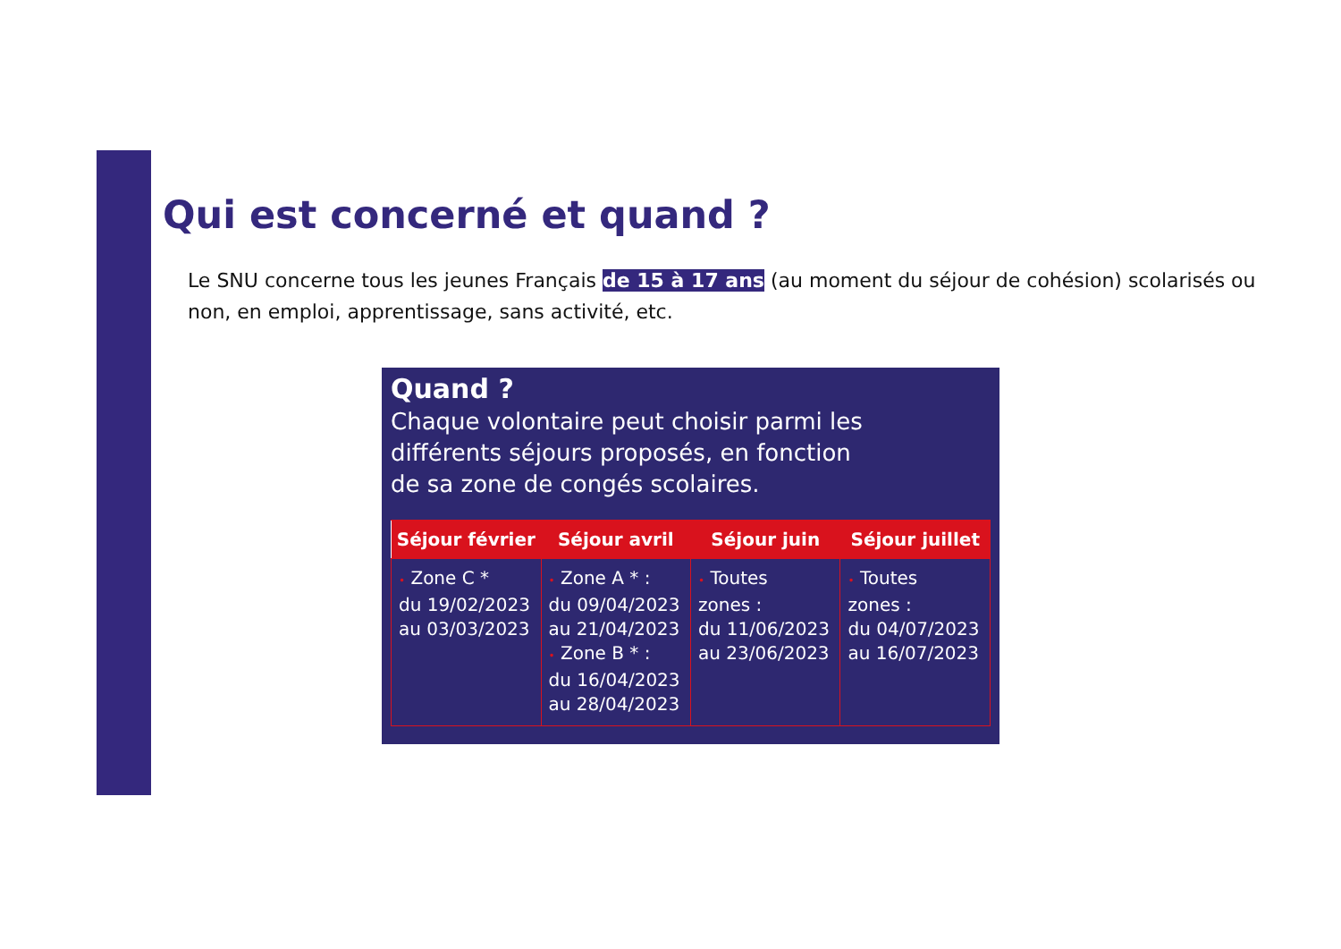Qui est concerné et quand ?
Le SNU concerne tous les jeunes Français de 15 à 17 ans (au moment du séjour de cohésion) scolarisés ou non, en emploi, apprentissage, sans activité, etc.
Quand ?
Chaque volontaire peut choisir parmi les
différents séjours proposés, en fonction
de sa zone de congés scolaires.
| Séjour février | Séjour avril | Séjour juin | Séjour juillet |
| --- | --- | --- | --- |
| • Zone C * du 19/02/2023 au 03/03/2023 | • Zone A * : du 09/04/2023 au 21/04/2023 • Zone B * : du 16/04/2023 au 28/04/2023 | • Toutes zones : du 11/06/2023 au 23/06/2023 | • Toutes zones : du 04/07/2023 au 16/07/2023 |